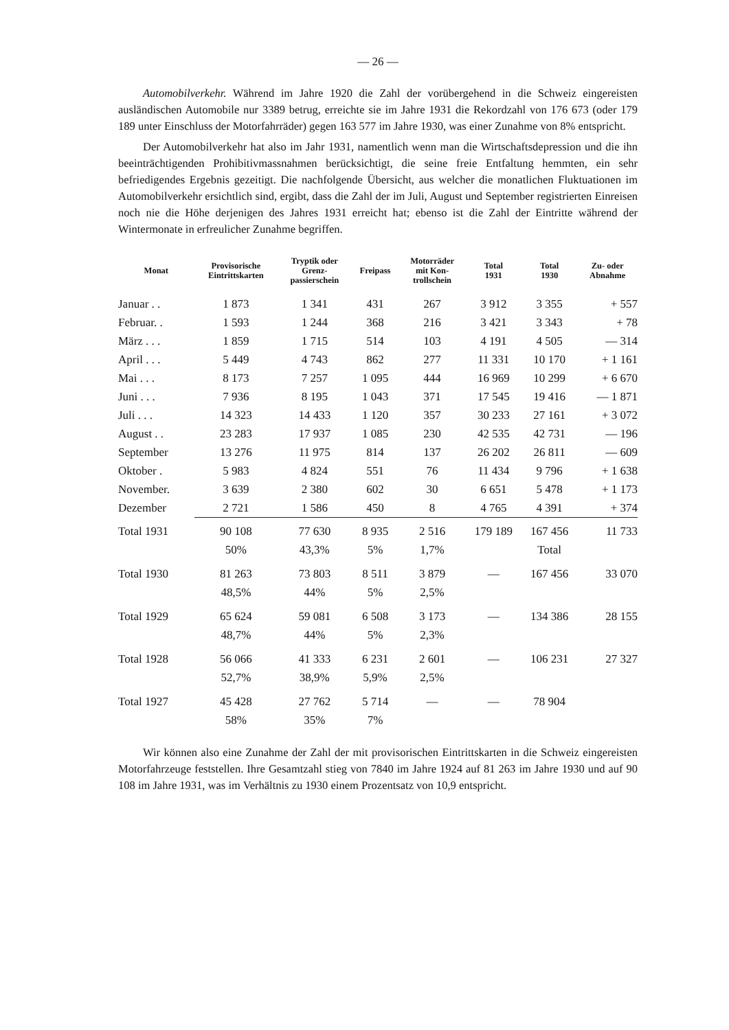— 26 —
Automobilverkehr. Während im Jahre 1920 die Zahl der vorübergehend in die Schweiz eingereisten ausländischen Automobile nur 3389 betrug, erreichte sie im Jahre 1931 die Rekordzahl von 176 673 (oder 179 189 unter Einschluss der Motorfahrräder) gegen 163 577 im Jahre 1930, was einer Zunahme von 8% entspricht.
Der Automobilverkehr hat also im Jahr 1931, namentlich wenn man die Wirtschaftsdepression und die ihn beeinträchtigenden Prohibitivmassnahmen berücksichtigt, die seine freie Entfaltung hemmten, ein sehr befriedigendes Ergebnis gezeitigt. Die nachfolgende Übersicht, aus welcher die monatlichen Fluktuationen im Automobilverkehr ersichtlich sind, ergibt, dass die Zahl der im Juli, August und September registrierten Einreisen noch nie die Höhe derjenigen des Jahres 1931 erreicht hat; ebenso ist die Zahl der Eintritte während der Wintermonate in erfreulicher Zunahme begriffen.
| Monat | Provisorische Eintrittskarten | Tryptik oder Grenz- passierschein | Freipass | Motorräder mit Kon- trollschein | Total 1931 | Total 1930 | Zu- oder Abnahme |
| --- | --- | --- | --- | --- | --- | --- | --- |
| Januar . . | 1 873 | 1 341 | 431 | 267 | 3 912 | 3 355 | + 557 |
| Februar. . | 1 593 | 1 244 | 368 | 216 | 3 421 | 3 343 | + 78 |
| März . . . | 1 859 | 1 715 | 514 | 103 | 4 191 | 4 505 | — 314 |
| April . . . | 5 449 | 4 743 | 862 | 277 | 11 331 | 10 170 | + 1 161 |
| Mai . . . | 8 173 | 7 257 | 1 095 | 444 | 16 969 | 10 299 | + 6 670 |
| Juni . . . | 7 936 | 8 195 | 1 043 | 371 | 17 545 | 19 416 | — 1 871 |
| Juli . . . | 14 323 | 14 433 | 1 120 | 357 | 30 233 | 27 161 | + 3 072 |
| August . . | 23 283 | 17 937 | 1 085 | 230 | 42 535 | 42 731 | — 196 |
| September | 13 276 | 11 975 | 814 | 137 | 26 202 | 26 811 | — 609 |
| Oktober . | 5 983 | 4 824 | 551 | 76 | 11 434 | 9 796 | + 1 638 |
| November. | 3 639 | 2 380 | 602 | 30 | 6 651 | 5 478 | + 1 173 |
| Dezember | 2 721 | 1 586 | 450 | 8 | 4 765 | 4 391 | + 374 |
| Total 1931 | 90 108 | 77 630 | 8 935 | 2 516 | 179 189 | 167 456 | 11 733 |
| | 50% | 43,3% | 5% | 1,7% | | Total | |
| Total 1930 | 81 263 | 73 803 | 8 511 | 3 879 | — | 167 456 | 33 070 |
| | 48,5% | 44% | 5% | 2,5% | | | |
| Total 1929 | 65 624 | 59 081 | 6 508 | 3 173 | — | 134 386 | 28 155 |
| | 48,7% | 44% | 5% | 2,3% | | | |
| Total 1928 | 56 066 | 41 333 | 6 231 | 2 601 | — | 106 231 | 27 327 |
| | 52,7% | 38,9% | 5,9% | 2,5% | | | |
| Total 1927 | 45 428 | 27 762 | 5 714 | — | — | 78 904 | |
| | 58% | 35% | 7% | | | | |
Wir können also eine Zunahme der Zahl der mit provisorischen Eintrittskarten in die Schweiz eingereisten Motorfahrzeuge feststellen. Ihre Gesamtzahl stieg von 7840 im Jahre 1924 auf 81 263 im Jahre 1930 und auf 90 108 im Jahre 1931, was im Verhältnis zu 1930 einem Prozentsatz von 10,9 entspricht.